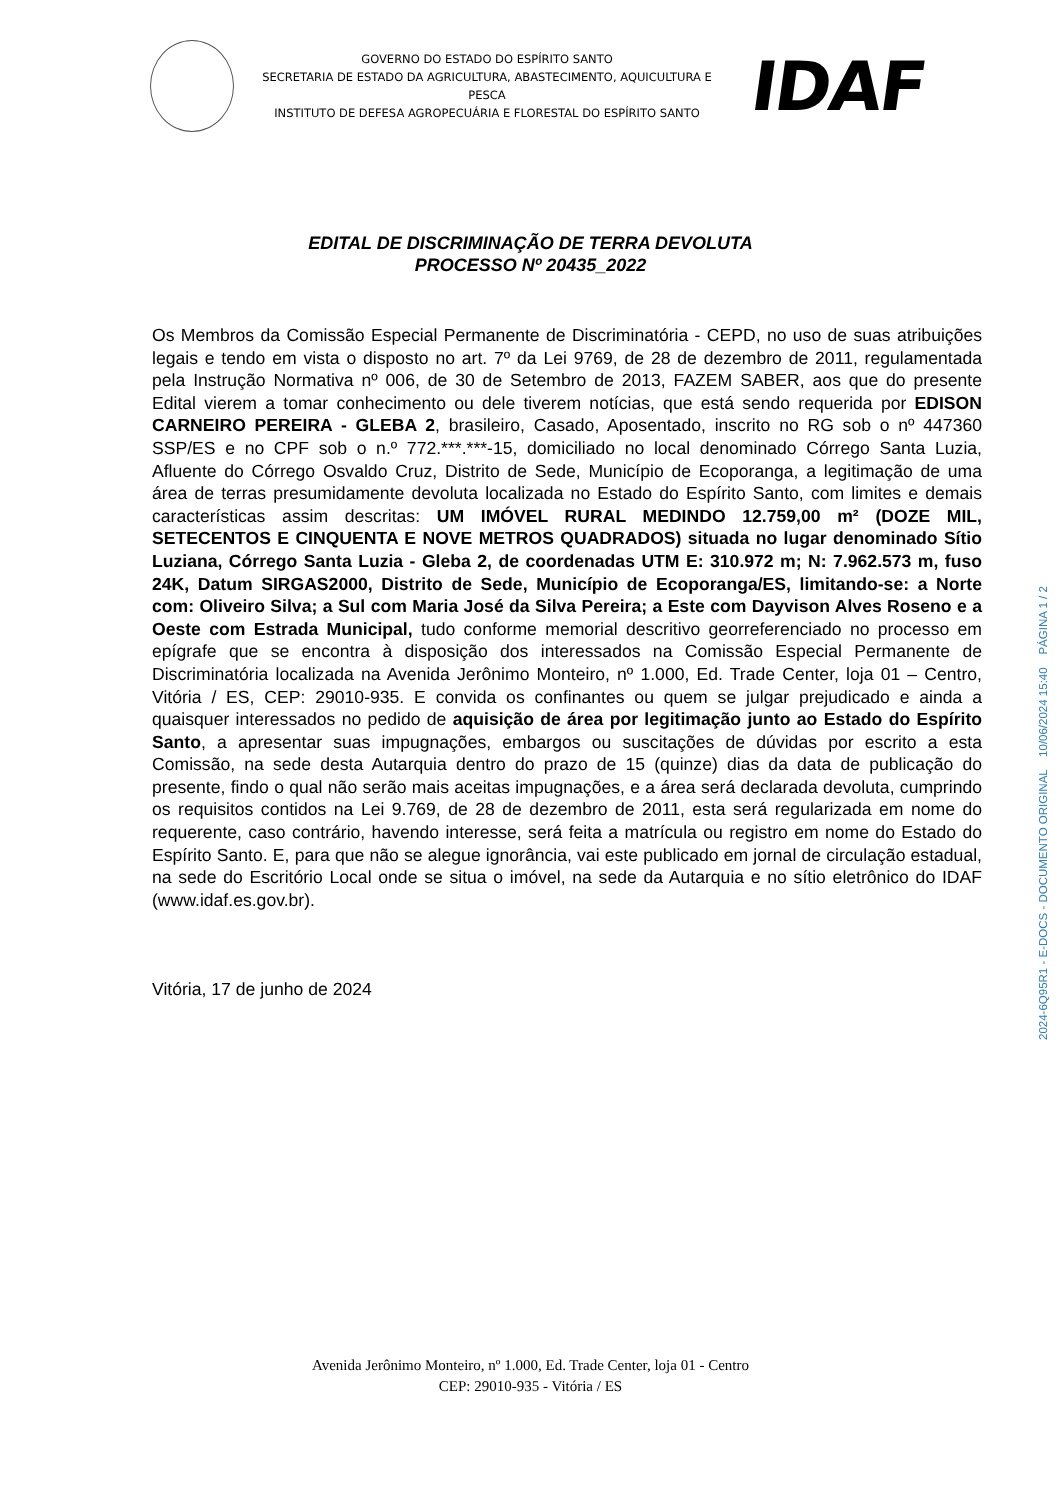GOVERNO DO ESTADO DO ESPÍRITO SANTO
SECRETARIA DE ESTADO DA AGRICULTURA, ABASTECIMENTO, AQUICULTURA E PESCA
INSTITUTO DE DEFESA AGROPECUÁRIA E FLORESTAL DO ESPÍRITO SANTO
IDAF
EDITAL DE DISCRIMINAÇÃO DE TERRA DEVOLUTA
PROCESSO Nº 20435_2022
Os Membros da Comissão Especial Permanente de Discriminatória - CEPD, no uso de suas atribuições legais e tendo em vista o disposto no art. 7º da Lei 9769, de 28 de dezembro de 2011, regulamentada pela Instrução Normativa nº 006, de 30 de Setembro de 2013, FAZEM SABER, aos que do presente Edital vierem a tomar conhecimento ou dele tiverem notícias, que está sendo requerida por EDISON CARNEIRO PEREIRA - GLEBA 2, brasileiro, Casado, Aposentado, inscrito no RG sob o nº 447360 SSP/ES e no CPF sob o n.º 772.***.***-15, domiciliado no local denominado Córrego Santa Luzia, Afluente do Córrego Osvaldo Cruz, Distrito de Sede, Município de Ecoporanga, a legitimação de uma área de terras presumidamente devoluta localizada no Estado do Espírito Santo, com limites e demais características assim descritas: UM IMÓVEL RURAL MEDINDO 12.759,00 m² (DOZE MIL, SETECENTOS E CINQUENTA E NOVE METROS QUADRADOS) situada no lugar denominado Sítio Luziana, Córrego Santa Luzia - Gleba 2, de coordenadas UTM E: 310.972 m; N: 7.962.573 m, fuso 24K, Datum SIRGAS2000, Distrito de Sede, Município de Ecoporanga/ES, limitando-se: a Norte com: Oliveiro Silva; a Sul com Maria José da Silva Pereira; a Este com Dayvison Alves Roseno e a Oeste com Estrada Municipal, tudo conforme memorial descritivo georreferenciado no processo em epígrafe que se encontra à disposição dos interessados na Comissão Especial Permanente de Discriminatória localizada na Avenida Jerônimo Monteiro, nº 1.000, Ed. Trade Center, loja 01 – Centro, Vitória / ES, CEP: 29010-935. E convida os confinantes ou quem se julgar prejudicado e ainda a quaisquer interessados no pedido de aquisição de área por legitimação junto ao Estado do Espírito Santo, a apresentar suas impugnações, embargos ou suscitações de dúvidas por escrito a esta Comissão, na sede desta Autarquia dentro do prazo de 15 (quinze) dias da data de publicação do presente, findo o qual não serão mais aceitas impugnações, e a área será declarada devoluta, cumprindo os requisitos contidos na Lei 9.769, de 28 de dezembro de 2011, esta será regularizada em nome do requerente, caso contrário, havendo interesse, será feita a matrícula ou registro em nome do Estado do Espírito Santo. E, para que não se alegue ignorância, vai este publicado em jornal de circulação estadual, na sede do Escritório Local onde se situa o imóvel, na sede da Autarquia e no sítio eletrônico do IDAF (www.idaf.es.gov.br).
Vitória, 17 de junho de 2024
2024-6Q95R1 - E-DOCS - DOCUMENTO ORIGINAL 10/06/2024 15:40 PÁGINA 1 / 2
Avenida Jerônimo Monteiro, nº 1.000, Ed. Trade Center, loja 01 - Centro
CEP: 29010-935 - Vitória / ES